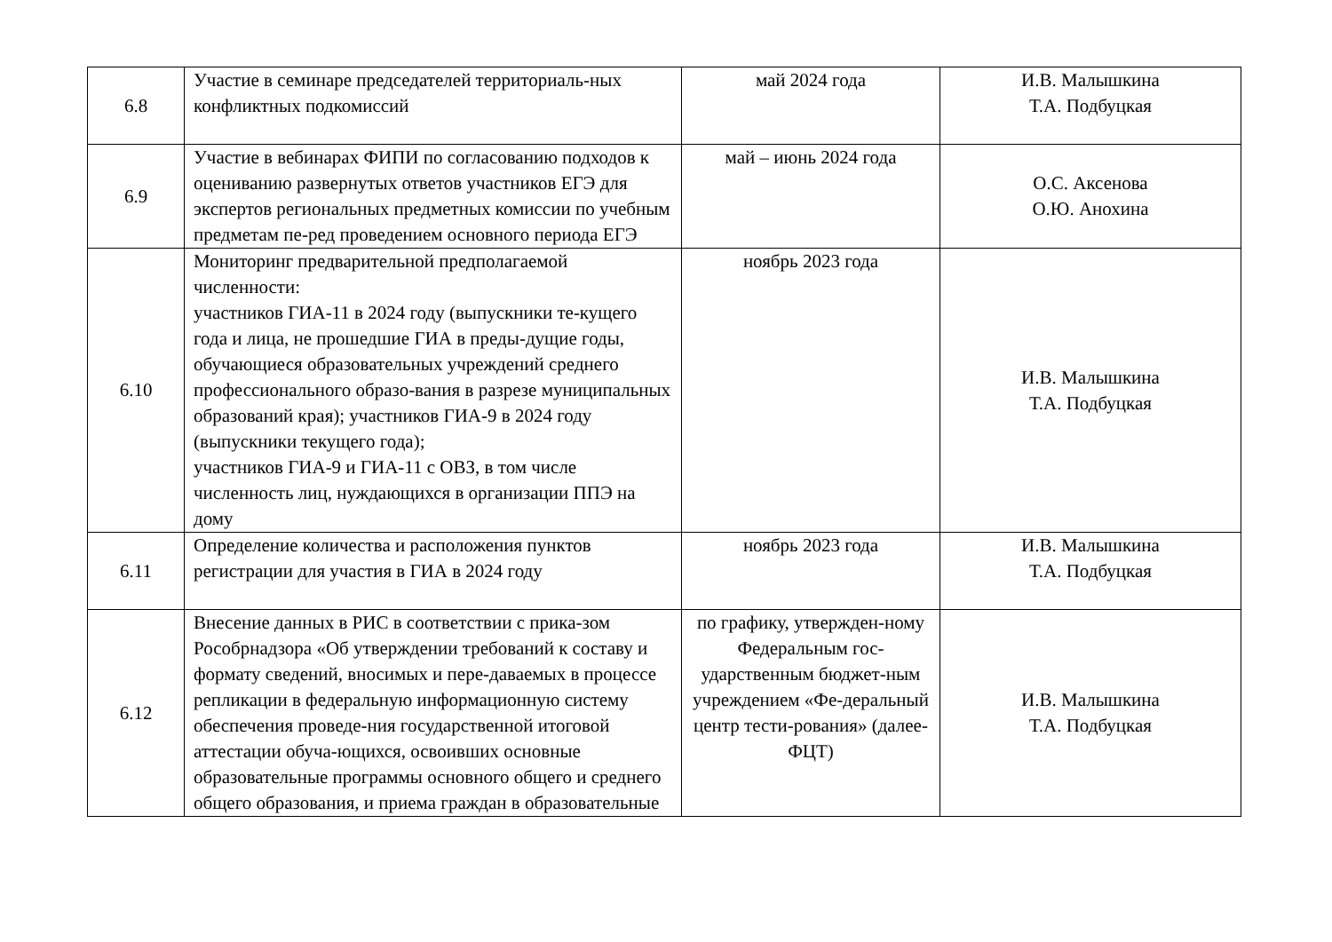| 6.8 | Участие в семинаре председателей территориаль-ных конфликтных подкомиссий | май 2024 года | И.В. Малышкина Т.А. Подбуцкая |
| 6.9 | Участие в вебинарах ФИПИ по согласованию подходов к оцениванию развернутых ответов участников ЕГЭ для экспертов региональных предметных комиссии по учебным предметам пе-ред проведением основного периода ЕГЭ | май – июнь 2024 года | О.С. Аксенова О.Ю. Анохина |
| 6.10 | Мониторинг предварительной предполагаемой численности: участников ГИА-11 в 2024 году (выпускники те-кущего года и лица, не прошедшие ГИА в преды-дущие годы, обучающиеся образовательных учреждений среднего профессионального образо-вания в разрезе муниципальных образований края); участников ГИА-9 в 2024 году (выпускники текущего года); участников ГИА-9 и ГИА-11 с ОВЗ, в том числе численность лиц, нуждающихся в организации ППЭ на дому | ноябрь 2023 года | И.В. Малышкина Т.А. Подбуцкая |
| 6.11 | Определение количества и расположения пунктов регистрации для участия в ГИА в 2024 году | ноябрь 2023 года | И.В. Малышкина Т.А. Подбуцкая |
| 6.12 | Внесение данных в РИС в соответствии с прика-зом Рособрнадзора «Об утверждении требований к составу и формату сведений, вносимых и пере-даваемых в процессе репликации в федеральную информационную систему обеспечения проведе-ния государственной итоговой аттестации обуча-ющихся, освоивших основные образовательные программы основного общего и среднего общего образования, и приема граждан в образовательные | по графику, утвержден-ному Федеральным гос-ударственным бюджет-ным учреждением «Фе-деральный центр тести-рования» (далее-ФЦТ) | И.В. Малышкина Т.А. Подбуцкая |